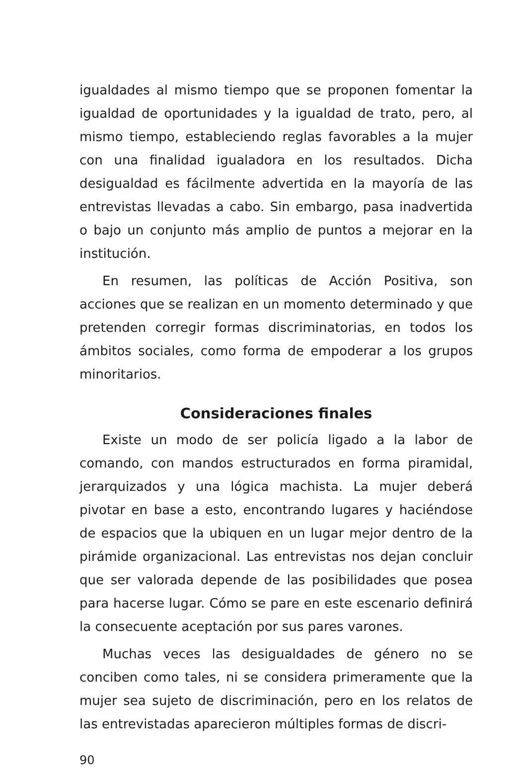igualdades al mismo tiempo que se proponen fomentar la igualdad de oportunidades y la igualdad de trato, pero, al mismo tiempo, estableciendo reglas favorables a la mujer con una finalidad igualadora en los resultados. Dicha desigualdad es fácilmente advertida en la mayoría de las entrevistas llevadas a cabo. Sin embargo, pasa inadvertida o bajo un conjunto más amplio de puntos a mejorar en la institución.
En resumen, las políticas de Acción Positiva, son acciones que se realizan en un momento determinado y que pretenden corregir formas discriminatorias, en todos los ámbitos sociales, como forma de empoderar a los grupos minoritarios.
Consideraciones finales
Existe un modo de ser policía ligado a la labor de comando, con mandos estructurados en forma piramidal, jerarquizados y una lógica machista. La mujer deberá pivotar en base a esto, encontrando lugares y haciéndose de espacios que la ubiquen en un lugar mejor dentro de la pirámide organizacional. Las entrevistas nos dejan concluir que ser valorada depende de las posibilidades que posea para hacerse lugar. Cómo se pare en este escenario definirá la consecuente aceptación por sus pares varones.
Muchas veces las desigualdades de género no se conciben como tales, ni se considera primeramente que la mujer sea sujeto de discriminación, pero en los relatos de las entrevistadas aparecieron múltiples formas de discri-
90